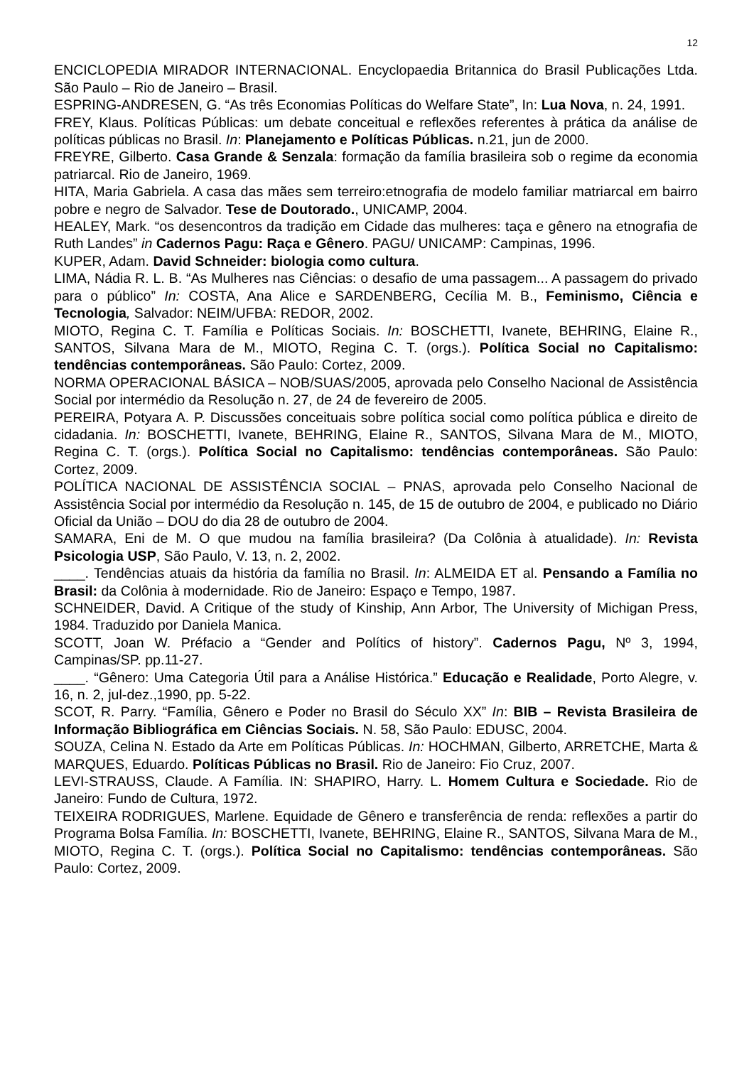12
ENCICLOPEDIA MIRADOR INTERNACIONAL. Encyclopaedia Britannica do Brasil Publicações Ltda. São Paulo – Rio de Janeiro – Brasil.
ESPRING-ANDRESEN, G. “As três Economias Políticas do Welfare State”, In: Lua Nova, n. 24, 1991.
FREY, Klaus. Políticas Públicas: um debate conceitual e reflexões referentes à prática da análise de políticas públicas no Brasil. In: Planejamento e Políticas Públicas. n.21, jun de 2000.
FREYRE, Gilberto. Casa Grande & Senzala: formação da família brasileira sob o regime da economia patriarcal. Rio de Janeiro, 1969.
HITA, Maria Gabriela. A casa das mães sem terreiro:etnografia de modelo familiar matriarcal em bairro pobre e negro de Salvador. Tese de Doutorado., UNICAMP, 2004.
HEALEY, Mark. “os desencontros da tradição em Cidade das mulheres: taça e gênero na etnografia de Ruth Landes” in Cadernos Pagu: Raça e Gênero. PAGU/ UNICAMP: Campinas, 1996.
KUPER, Adam. David Schneider: biologia como cultura.
LIMA, Nádia R. L. B. “As Mulheres nas Ciências: o desafio de uma passagem... A passagem do privado para o público” In: COSTA, Ana Alice e SARDENBERG, Cecília M. B., Feminismo, Ciência e Tecnologia, Salvador: NEIM/UFBA: REDOR, 2002.
MIOTO, Regina C. T. Família e Políticas Sociais. In: BOSCHETTI, Ivanete, BEHRING, Elaine R., SANTOS, Silvana Mara de M., MIOTO, Regina C. T. (orgs.). Política Social no Capitalismo: tendências contemporâneas. São Paulo: Cortez, 2009.
NORMA OPERACIONAL BÁSICA – NOB/SUAS/2005, aprovada pelo Conselho Nacional de Assistência Social por intermédio da Resolução n. 27, de 24 de fevereiro de 2005.
PEREIRA, Potyara A. P. Discussões conceituais sobre política social como política pública e direito de cidadania. In: BOSCHETTI, Ivanete, BEHRING, Elaine R., SANTOS, Silvana Mara de M., MIOTO, Regina C. T. (orgs.). Política Social no Capitalismo: tendências contemporâneas. São Paulo: Cortez, 2009.
POLÍTICA NACIONAL DE ASSISTÊNCIA SOCIAL – PNAS, aprovada pelo Conselho Nacional de Assistência Social por intermédio da Resolução n. 145, de 15 de outubro de 2004, e publicado no Diário Oficial da União – DOU do dia 28 de outubro de 2004.
SAMARA, Eni de M. O que mudou na família brasileira? (Da Colônia à atualidade). In: Revista Psicologia USP, São Paulo, V. 13, n. 2, 2002.
____. Tendências atuais da história da família no Brasil. In: ALMEIDA ET al. Pensando a Família no Brasil: da Colônia à modernidade. Rio de Janeiro: Espaço e Tempo, 1987.
SCHNEIDER, David. A Critique of the study of Kinship, Ann Arbor, The University of Michigan Press, 1984. Traduzido por Daniela Manica.
SCOTT, Joan W. Préfacio a “Gender and Polítics of history”. Cadernos Pagu, Nº 3, 1994, Campinas/SP. pp.11-27.
____. “Gênero: Uma Categoria Útil para a Análise Histórica.” Educação e Realidade, Porto Alegre, v. 16, n. 2, jul-dez.,1990, pp. 5-22.
SCOT, R. Parry. “Família, Gênero e Poder no Brasil do Século XX” In: BIB – Revista Brasileira de Informação Bibliográfica em Ciências Sociais. N. 58, São Paulo: EDUSC, 2004.
SOUZA, Celina N. Estado da Arte em Políticas Públicas. In: HOCHMAN, Gilberto, ARRETCHE, Marta & MARQUES, Eduardo. Políticas Públicas no Brasil. Rio de Janeiro: Fio Cruz, 2007.
LEVI-STRAUSS, Claude. A Família. IN: SHAPIRO, Harry. L. Homem Cultura e Sociedade. Rio de Janeiro: Fundo de Cultura, 1972.
TEIXEIRA RODRIGUES, Marlene. Equidade de Gênero e transferência de renda: reflexões a partir do Programa Bolsa Família. In: BOSCHETTI, Ivanete, BEHRING, Elaine R., SANTOS, Silvana Mara de M., MIOTO, Regina C. T. (orgs.). Política Social no Capitalismo: tendências contemporâneas. São Paulo: Cortez, 2009.